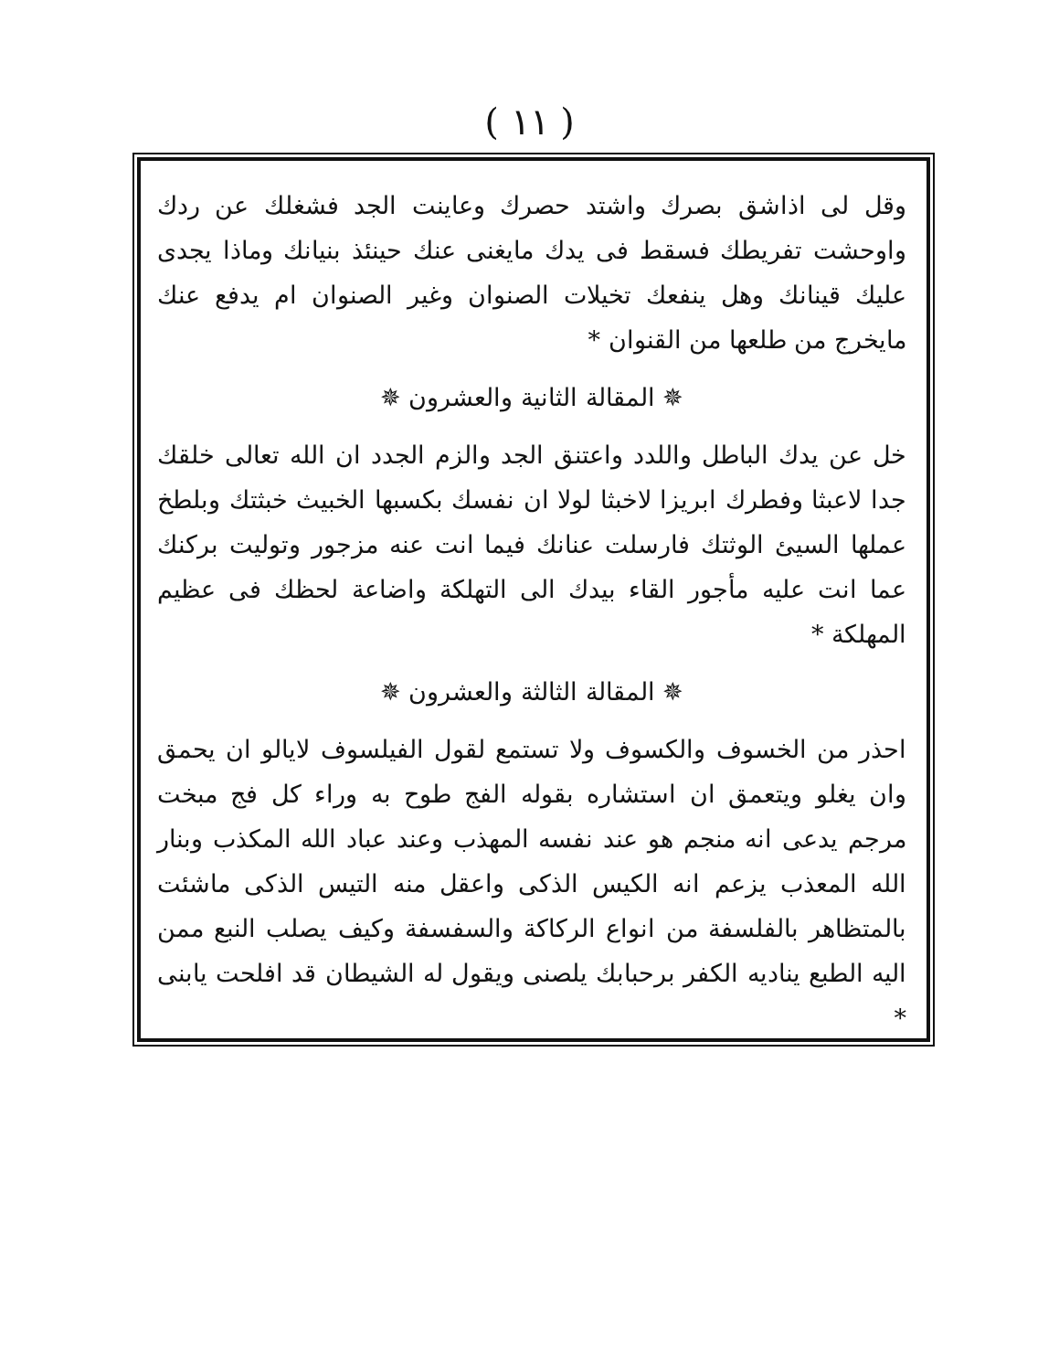( ١١ )
وقل لى اذاشق بصرك واشتد حصرك وعاينت الجد فشغلك عن ردك واوحشت تفريطك فسقط فى يدك مايغنى عنك حينئذ بنيانك وماذا يجدى عليك قينانك وهل ينفعك تخيلات الصنوان وغير الصنوان ام يدفع عنك مايخرج من طلعها من القنوان *
✵ المقالة الثانية والعشرون ✵
خل عن يدك الباطل واللدد واعتنق الجد والزم الجدد ان الله تعالى خلقك جدا لاعبثا وفطرك ابريزا لاخبثا لولا ان نفسك بكسبها الخبيث خبثتك وبلطخ عملها السيئ الوثتك فارسلت عنانك فيما انت عنه مزجور وتوليت بركنك عما انت عليه مأجور القاء بيدك الى التهلكة واضاعة لحظك فى عظيم المهلكة *
✵ المقالة الثالثة والعشرون ✵
احذر من الخسوف والكسوف ولا تستمع لقول الفيلسوف لايالو ان يحمق وان يغلو ويتعمق ان استشاره بقوله الفج طوح به وراء كل فج مبخت مرجم يدعى انه منجم هو عند نفسه المهذب وعند عباد الله المكذب وبنار الله المعذب يزعم انه الكيس الذكى واعقل منه التيس الذكى ماشئت بالمتظاهر بالفلسفة من انواع الركاكة والسفسفة وكيف يصلب النبع ممن اليه الطبع يناديه الكفر برحبابك يلصنى ويقول له الشيطان قد افلحت يابنى *